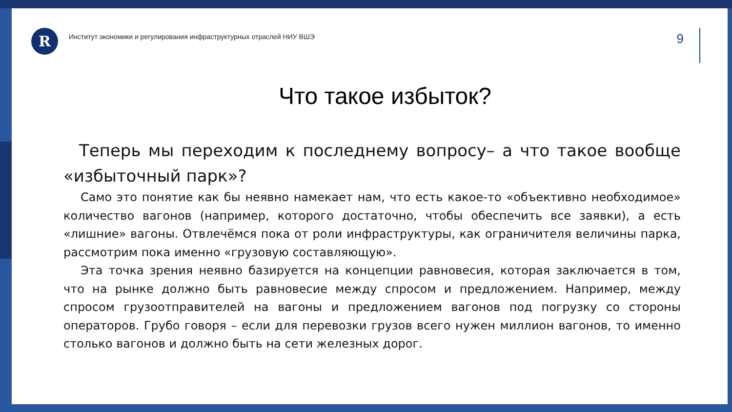R
Институт экономики и регулирования инфраструктурных отраслей НИУ ВШЭ
9
Что такое избыток?
Теперь мы переходим к последнему вопросу– а что такое вообще «избыточный парк»?
Само это понятие как бы неявно намекает нам, что есть какое-то «объективно необходимое» количество вагонов (например, которого достаточно, чтобы обеспечить все заявки), а есть «лишние» вагоны. Отвлечёмся пока от роли инфраструктуры, как ограничителя величины парка, рассмотрим пока именно «грузовую составляющую».
Эта точка зрения неявно базируется на концепции равновесия, которая заключается в том, что на рынке должно быть равновесие между спросом и предложением. Например, между спросом грузоотправителей на вагоны и предложением вагонов под погрузку со стороны операторов. Грубо говоря – если для перевозки грузов всего нужен миллион вагонов, то именно столько вагонов и должно быть на сети железных дорог.